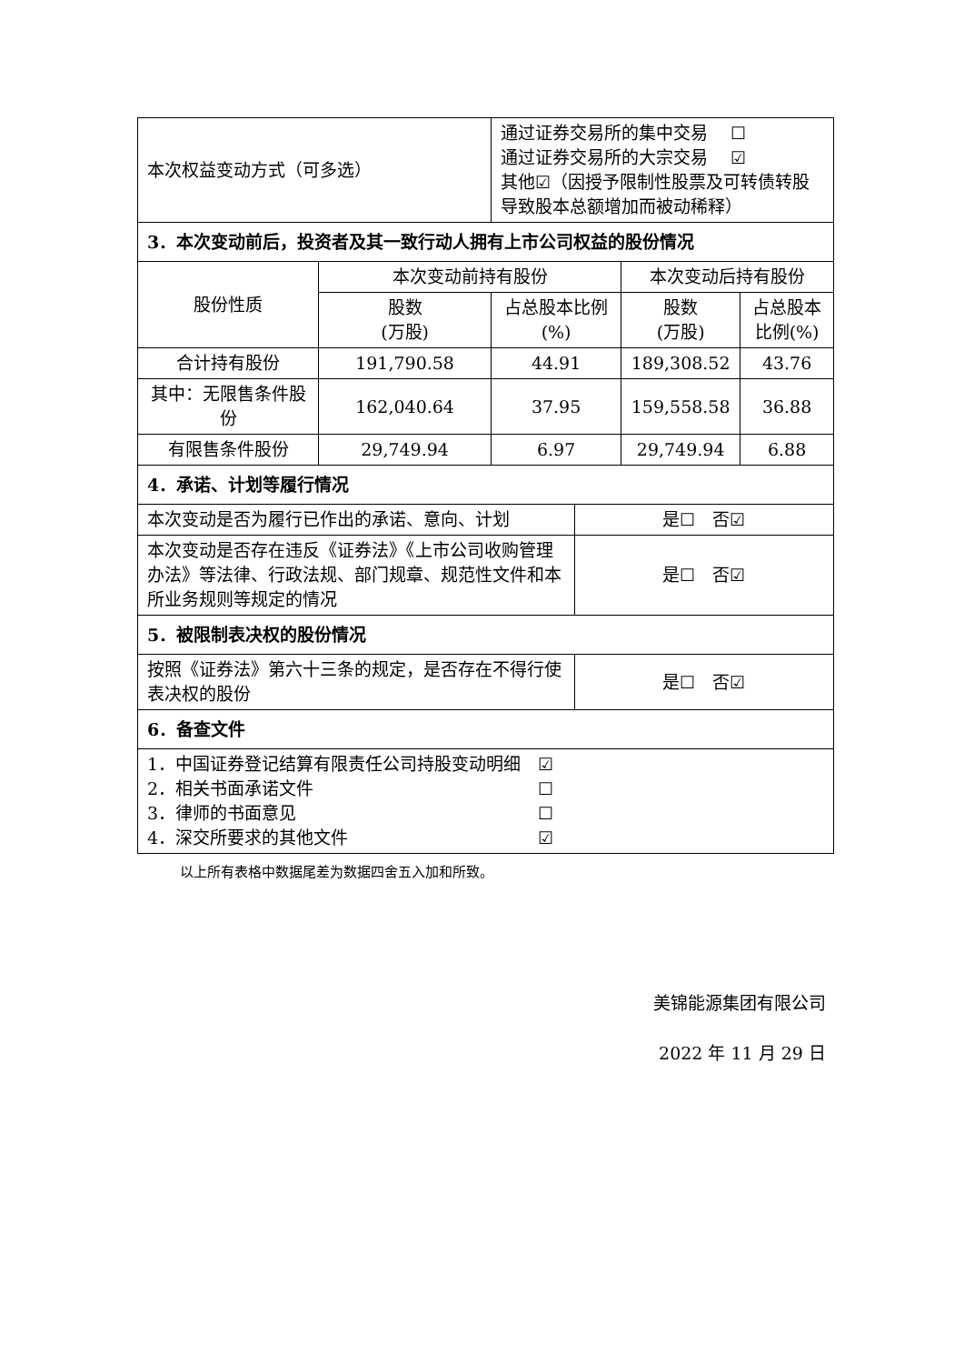| 本次权益变动方式（可多选） | | 通过证券交易所的集中交易 ☐ 通过证券交易所的大宗交易 ☑ 其他☑（因授予限制性股票及可转债转股导致股本总额增加而被动稀释） | | | |
| 3．本次变动前后，投资者及其一致行动人拥有上市公司权益的股份情况 | | | | | |
| 股份性质 | 本次变动前持有股份 | | | 本次变动后持有股份 | |
| | 股数 (万股) | 占总股本比例(%) | | 股数 (万股) | 占总股本比例(%) |
| 合计持有股份 | 191,790.58 | 44.91 | | 189,308.52 | 43.76 |
| 其中：无限售条件股份 | 162,040.64 | 37.95 | | 159,558.58 | 36.88 |
| 有限售条件股份 | 29,749.94 | 6.97 | | 29,749.94 | 6.88 |
| 4．承诺、计划等履行情况 | | | | | |
| 本次变动是否为履行已作出的承诺、意向、计划 | | | 是☐ 否☑ | | |
| 本次变动是否存在违反《证券法》《上市公司收购管理办法》等法律、行政法规、部门规章、规范性文件和本所业务规则等规定的情况 | | | 是☐ 否☑ | | |
| 5．被限制表决权的股份情况 | | | | | |
| 按照《证券法》第六十三条的规定，是否存在不得行使表决权的股份 | | | 是☐ 否☑ | | |
| 6．备查文件 | | | | | |
| 1．中国证券登记结算有限责任公司持股变动明细 ☑ 2．相关书面承诺文件 ☐ 3．律师的书面意见 ☐ 4．深交所要求的其他文件 ☑ | | | | | |
以上所有表格中数据尾差为数据四舍五入加和所致。
美锦能源集团有限公司
2022 年 11 月 29 日